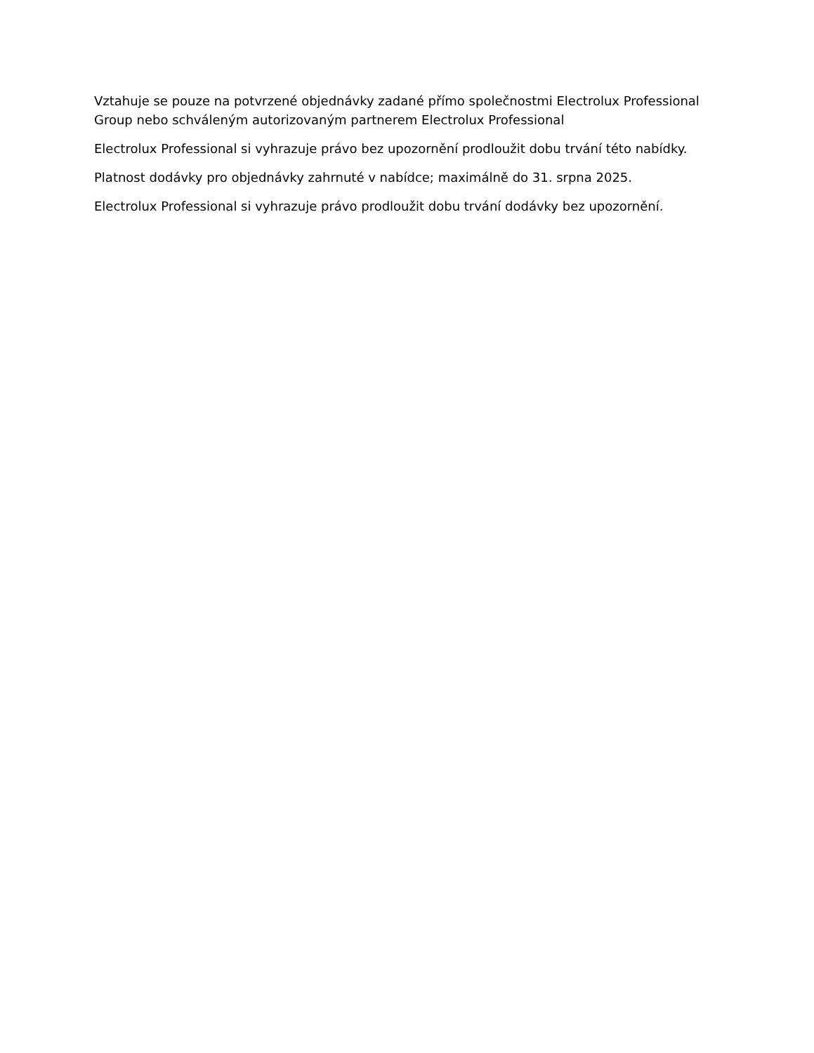Vztahuje se pouze na potvrzené objednávky zadané přímo společnostmi Electrolux Professional Group nebo schváleným autorizovaným partnerem Electrolux Professional
Electrolux Professional si vyhrazuje právo bez upozornění prodloužit dobu trvání této nabídky.
Platnost dodávky pro objednávky zahrnuté v nabídce; maximálně do 31. srpna 2025.
Electrolux Professional si vyhrazuje právo prodloužit dobu trvání dodávky bez upozornění.